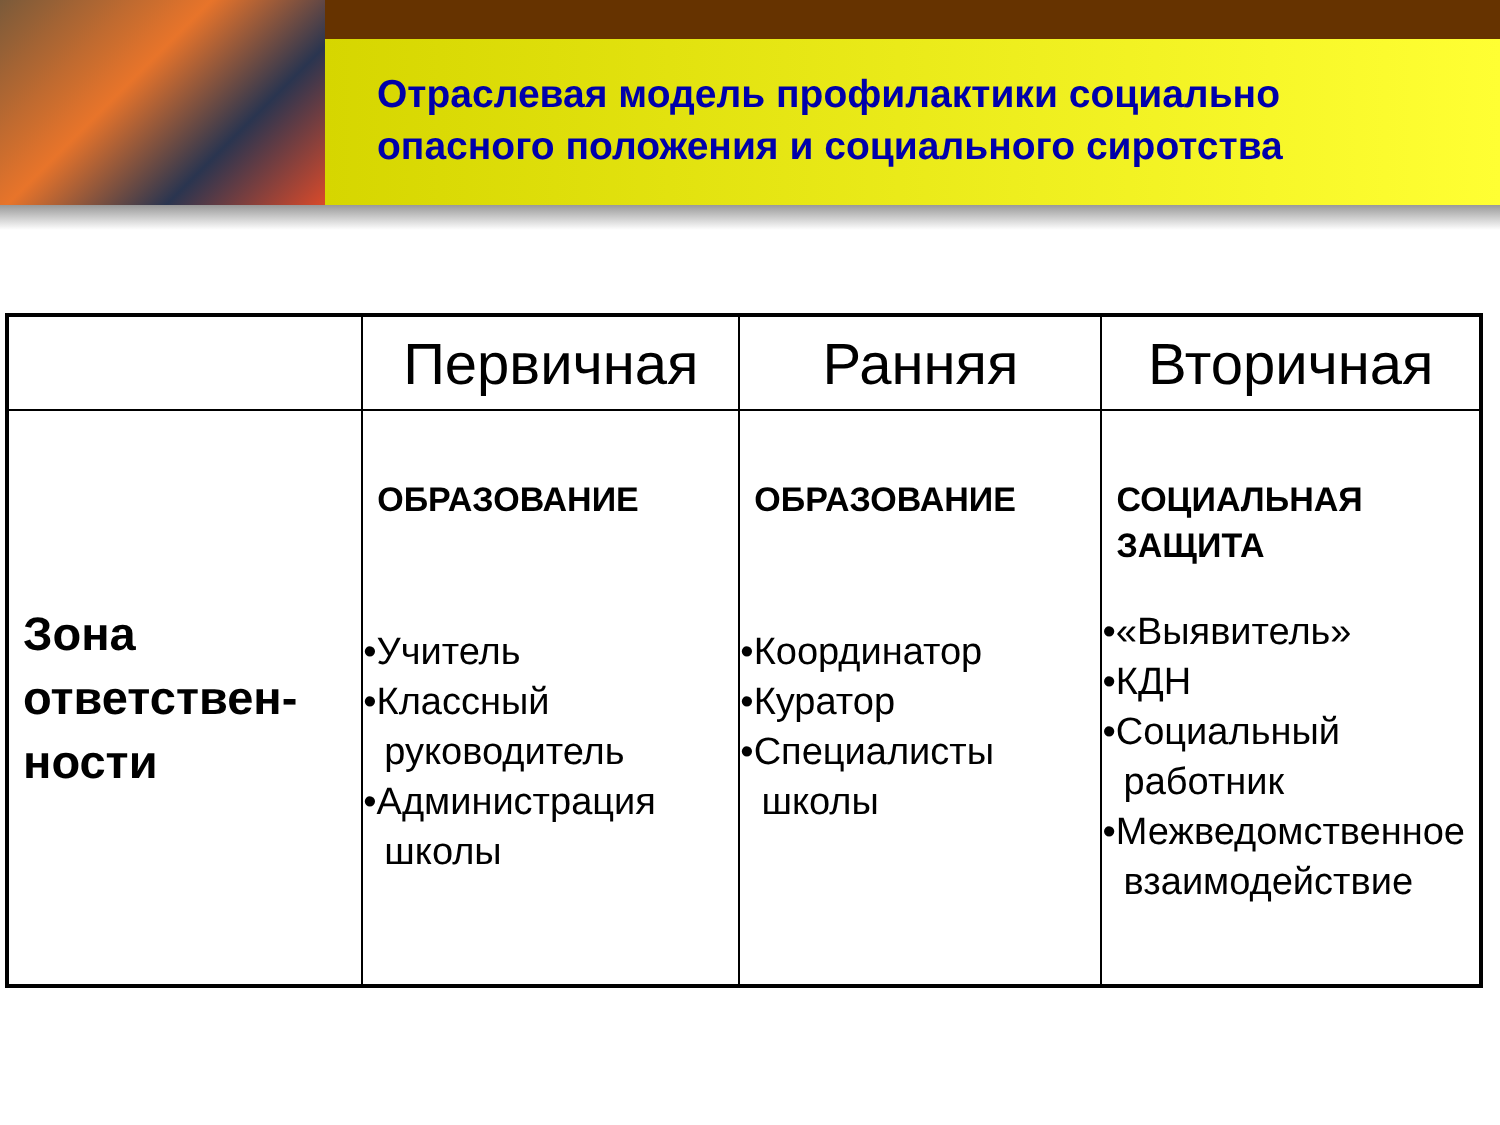Отраслевая модель профилактики социально
опасного положения и социального сиротства
| | Первичная | Ранняя | Вторичная |
| --- | --- | --- | --- |
| Зона ответствен-ности | ОБРАЗОВАНИЕ •Учитель •Классный руководитель •Администрация школы | ОБРАЗОВАНИЕ •Координатор •Куратор •Специалисты школы | СОЦИАЛЬНАЯ ЗАЩИТА •«Выявитель» •КДН •Социальный работник •Межведомственное взаимодействие |